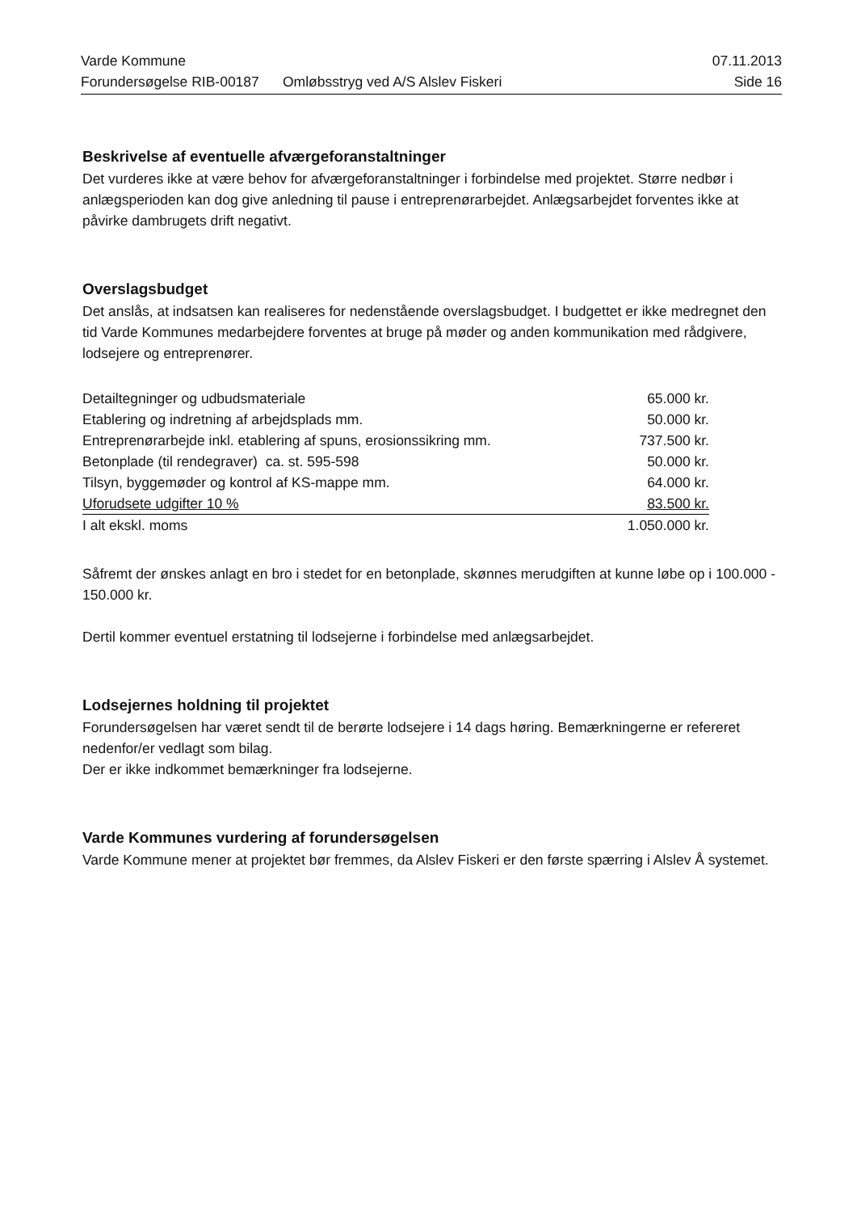Varde Kommune 07.11.2013
Forundersøgelse RIB-00187 Omløbsstryg ved A/S Alslev Fiskeri Side 16
Beskrivelse af eventuelle afværgeforanstaltninger
Det vurderes ikke at være behov for afværgeforanstaltninger i forbindelse med projektet. Større nedbør i anlægsperioden kan dog give anledning til pause i entreprenørarbejdet. Anlægsarbejdet forventes ikke at påvirke dambrugets drift negativt.
Overslagsbudget
Det anslås, at indsatsen kan realiseres for nedenstående overslagsbudget. I budgettet er ikke medregnet den tid Varde Kommunes medarbejdere forventes at bruge på møder og anden kommunikation med rådgivere, lodsejere og entreprenører.
| Detailtegninger og udbudsmateriale | 65.000 kr. |
| Etablering og indretning af arbejdsplads mm. | 50.000 kr. |
| Entreprenørarbejde inkl. etablering af spuns, erosionssikring mm. | 737.500 kr. |
| Betonplade (til rendegraver) ca. st. 595-598 | 50.000 kr. |
| Tilsyn, byggemøder og kontrol af KS-mappe mm. | 64.000 kr. |
| Uforudsete udgifter 10 % | 83.500 kr. |
| I alt ekskl. moms | 1.050.000 kr. |
Såfremt der ønskes anlagt en bro i stedet for en betonplade, skønnes merudgiften at kunne løbe op i 100.000 - 150.000 kr.
Dertil kommer eventuel erstatning til lodsejerne i forbindelse med anlægsarbejdet.
Lodsejernes holdning til projektet
Forundersøgelsen har været sendt til de berørte lodsejere i 14 dags høring. Bemærkningerne er refereret nedenfor/er vedlagt som bilag.
Der er ikke indkommet bemærkninger fra lodsejerne.
Varde Kommunes vurdering af forundersøgelsen
Varde Kommune mener at projektet bør fremmes, da Alslev Fiskeri er den første spærring i Alslev Å systemet.